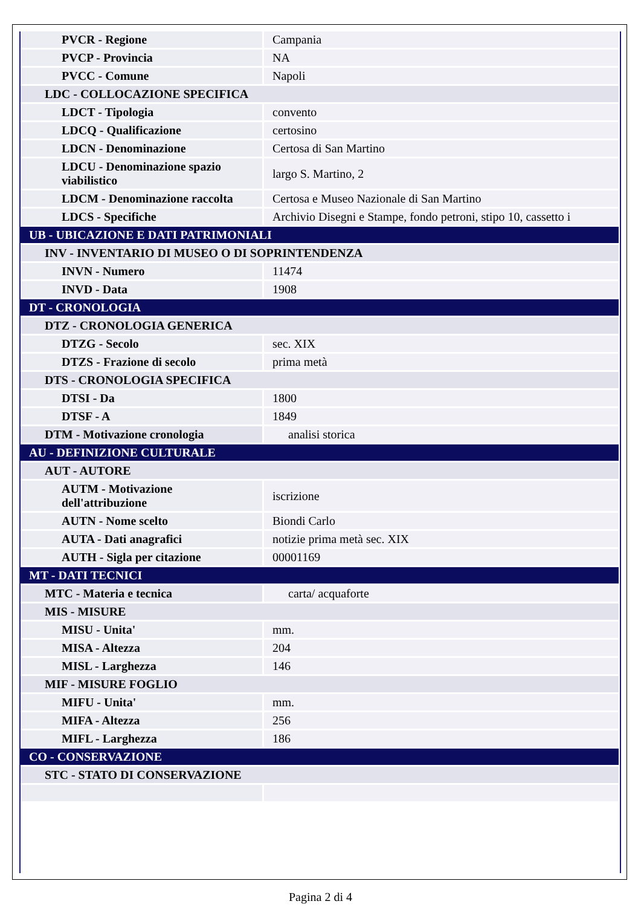| PVCR - Regione | Campania |
| PVCP - Provincia | NA |
| PVCC - Comune | Napoli |
| LDC - COLLOCAZIONE SPECIFICA | |
| LDCT - Tipologia | convento |
| LDCQ - Qualificazione | certosino |
| LDCN - Denominazione | Certosa di San Martino |
| LDCU - Denominazione spazio viabilistico | largo S. Martino, 2 |
| LDCM - Denominazione raccolta | Certosa e Museo Nazionale di San Martino |
| LDCS - Specifiche | Archivio Disegni e Stampe, fondo petroni, stipo 10, cassetto i |
| UB - UBICAZIONE E DATI PATRIMONIALI | |
| INV - INVENTARIO DI MUSEO O DI SOPRINTENDENZA | |
| INVN - Numero | 11474 |
| INVD - Data | 1908 |
| DT - CRONOLOGIA | |
| DTZ - CRONOLOGIA GENERICA | |
| DTZG - Secolo | sec. XIX |
| DTZS - Frazione di secolo | prima metà |
| DTS - CRONOLOGIA SPECIFICA | |
| DTSI - Da | 1800 |
| DTSF - A | 1849 |
| DTM - Motivazione cronologia | analisi storica |
| AU - DEFINIZIONE CULTURALE | |
| AUT - AUTORE | |
| AUTM - Motivazione dell'attribuzione | iscrizione |
| AUTN - Nome scelto | Biondi Carlo |
| AUTA - Dati anagrafici | notizie prima metà sec. XIX |
| AUTH - Sigla per citazione | 00001169 |
| MT - DATI TECNICI | |
| MTC - Materia e tecnica | carta/ acquaforte |
| MIS - MISURE | |
| MISU - Unita' | mm. |
| MISA - Altezza | 204 |
| MISL - Larghezza | 146 |
| MIF - MISURE FOGLIO | |
| MIFU - Unita' | mm. |
| MIFA - Altezza | 256 |
| MIFL - Larghezza | 186 |
| CO - CONSERVAZIONE | |
| STC - STATO DI CONSERVAZIONE | |
Pagina 2 di 4